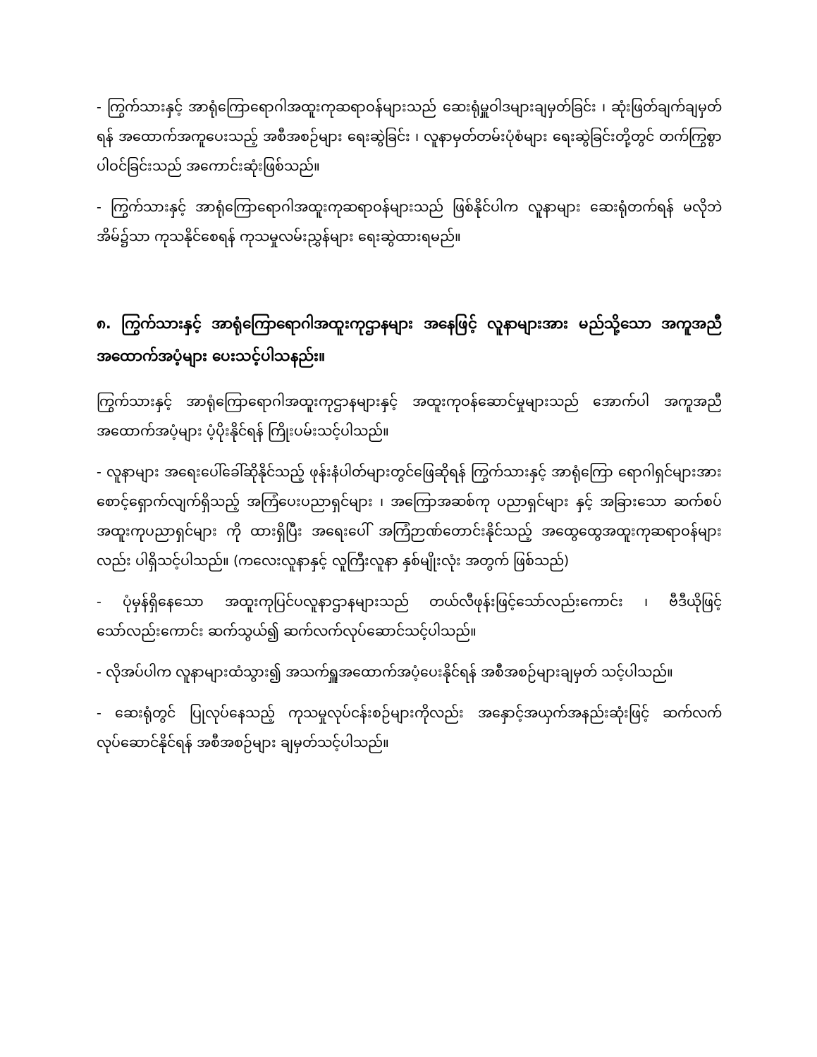- ကြွက်သားနှင့် အာရုံကြောရောဂါအထူးကုဆရာဝန်များသည် ဆေးရုံမှူဝါဒများချမှတ်ခြင်း ၊ ဆုံးဖြတ်ချက်ချမှတ်ရန် အထောက်အကူပေးသည့် အစီအစဉ်များ ရေးဆွဲခြင်း ၊ လူနာမှတ်တမ်းပုံစံများ ရေးဆွဲခြင်းတို့တွင် တက်ကြွစွာပါဝင်ခြင်းသည် အကောင်းဆုံးဖြစ်သည်။
- ကြွက်သားနှင့် အာရုံကြောရောဂါအထူးကုဆရာဝန်များသည် ဖြစ်နိုင်ပါက လူနာများ ဆေးရုံတက်ရန် မလိုဘဲ အိမ်၌သာ ကုသနိုင်စေရန် ကုသမှုလမ်းညွှန်များ ရေးဆွဲထားရမည်။
၈. ကြွက်သားနှင့် အာရုံကြောရောဂါအထူးကုဌာနများ အနေဖြင့် လူနာများအား မည်သို့သော အကူအညီ အထောက်အပံ့များ ပေးသင့်ပါသနည်း။
ကြွက်သားနှင့် အာရုံကြောရောဂါအထူးကုဌာနများနှင့် အထူးကုဝန်ဆောင်မှုများသည် အောက်ပါ အကူအညီ အထောက်အပံ့များ ပံ့ပိုးနိုင်ရန် ကြိုးပမ်းသင့်ပါသည်။
- လူနာများ အရေးပေါ်ခေါ်ဆိုနိုင်သည့် ဖုန်းနံပါတ်များတွင်ဖြေဆိုရန် ကြွက်သားနှင့် အာရုံကြော ရောဂါရှင်များအား စောင့်ရှောက်လျက်ရှိသည့် အကြံပေးပညာရှင်များ ၊ အကြောအဆစ်ကု ပညာရှင်များ နှင့် အခြားသော ဆက်စပ်အထူးကုပညာရှင်များ ကို ထားရှိပြီး အရေးပေါ် အကြံဉာဏ်တောင်းနိုင်သည့် အထွေထွေအထူးကုဆရာဝန်များလည်း ပါရှိသင့်ပါသည်။ (ကလေးလူနာနှင့် လူကြီးလူနာ နှစ်မျိုးလုံး အတွက် ဖြစ်သည်)
- ပုံမှန်ရှိနေသော အထူးကုပြင်ပလူနာဌာနများသည် တယ်လီဖုန်းဖြင့်သော်လည်းကောင်း ၊ ဗီဒီယိုဖြင့် သော်လည်းကောင်း ဆက်သွယ်၍ ဆက်လက်လုပ်ဆောင်သင့်ပါသည်။
- လိုအပ်ပါက လူနာများထံသွား၍ အသက်ရှူအထောက်အပံ့ပေးနိုင်ရန် အစီအစဉ်များချမှတ် သင့်ပါသည်။
- ဆေးရုံတွင် ပြုလုပ်နေသည့် ကုသမှုလုပ်ငန်းစဉ်များကိုလည်း အနှောင့်အယှက်အနည်းဆုံးဖြင့် ဆက်လက်လုပ်ဆောင်နိုင်ရန် အစီအစဉ်များ ချမှတ်သင့်ပါသည်။